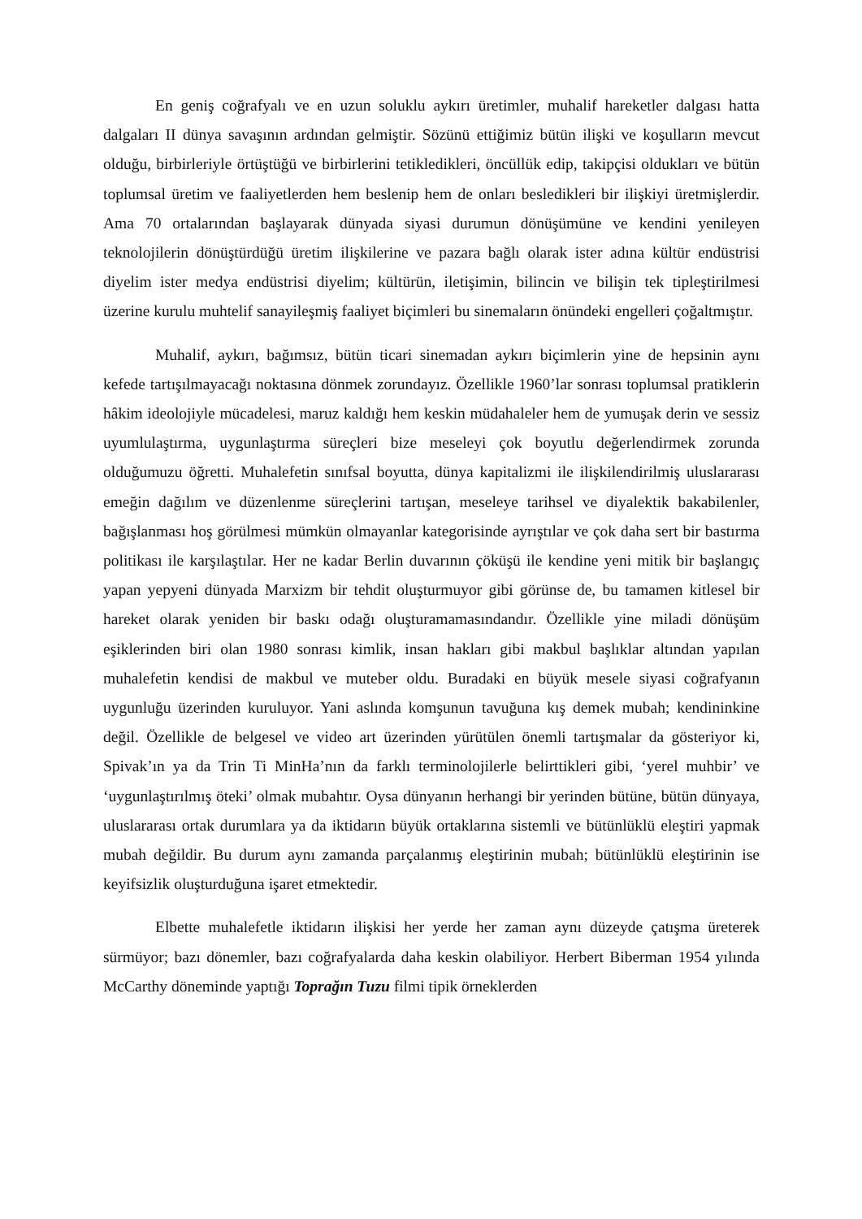En geniş coğrafyalı ve en uzun soluklu aykırı üretimler, muhalif hareketler dalgası hatta dalgaları II dünya savaşının ardından gelmiştir. Sözünü ettiğimiz bütün ilişki ve koşulların mevcut olduğu, birbirleriyle örtüştüğü ve birbirlerini tetikledikleri, öncüllük edip, takipçisi oldukları ve bütün toplumsal üretim ve faaliyetlerden hem beslenip hem de onları besledikleri bir ilişkiyi üretmişlerdir. Ama 70 ortalarından başlayarak dünyada siyasi durumun dönüşümüne ve kendini yenileyen teknolojilerin dönüştürdüğü üretim ilişkilerine ve pazara bağlı olarak ister adına kültür endüstrisi diyelim ister medya endüstrisi diyelim; kültürün, iletişimin, bilincin ve bilişin tek tipleştirilmesi üzerine kurulu muhtelif sanayileşmiş faaliyet biçimleri bu sinemaların önündeki engelleri çoğaltmıştır.
Muhalif, aykırı, bağımsız, bütün ticari sinemadan aykırı biçimlerin yine de hepsinin aynı kefede tartışılmayacağı noktasına dönmek zorundayız. Özellikle 1960’lar sonrası toplumsal pratiklerin hâkim ideolojiyle mücadelesi, maruz kaldığı hem keskin müdahaleler hem de yumuşak derin ve sessiz uyumlulaştırma, uygunlaştırma süreçleri bize meseleyi çok boyutlu değerlendirmek zorunda olduğumuzu öğretti. Muhalefetin sınıfsal boyutta, dünya kapitalizmi ile ilişkilendirilmiş uluslararası emeğin dağılım ve düzenlenme süreçlerini tartışan, meseleye tarihsel ve diyalektik bakabilenler, bağışlanması hoş görülmesi mümkün olmayanlar kategorisinde ayrıştılar ve çok daha sert bir bastırma politikası ile karşılaştılar. Her ne kadar Berlin duvarının çöküşü ile kendine yeni mitik bir başlangıç yapan yepyeni dünyada Marxizm bir tehdit oluşturmuyor gibi görünse de, bu tamamen kitlesel bir hareket olarak yeniden bir baskı odağı oluşturamamasındandır. Özellikle yine miladi dönüşüm eşiklerinden biri olan 1980 sonrası kimlik, insan hakları gibi makbul başlıklar altından yapılan muhalefetin kendisi de makbul ve muteber oldu. Buradaki en büyük mesele siyasi coğrafyanın uygunluğu üzerinden kuruluyor. Yani aslında komşunun tavuğuna kış demek mubah; kendininkine değil. Özellikle de belgesel ve video art üzerinden yürütülen önemli tartışmalar da gösteriyor ki, Spivak’ın ya da Trin Ti MinHa’nın da farklı terminolojilerle belirttikleri gibi, ‘yerel muhbir’ ve ‘uygunlaştırılmış öteki’ olmak mubahtır. Oysa dünyanın herhangi bir yerinden bütüne, bütün dünyaya, uluslararası ortak durumlara ya da iktidarın büyük ortaklarına sistemli ve bütünlüklü eleştiri yapmak mubah değildir. Bu durum aynı zamanda parçalanmış eleştirinin mubah; bütünlüklü eleştirinin ise keyifsizlik oluşturduğuna işaret etmektedir.
Elbette muhalefetle iktidarın ilişkisi her yerde her zaman aynı düzeyde çatışma üreterek sürmüyor; bazı dönemler, bazı coğrafyalarda daha keskin olabiliyor. Herbert Biberman 1954 yılında McCarthy döneminde yaptığı Toprağın Tuzu filmi tipik örneklerden